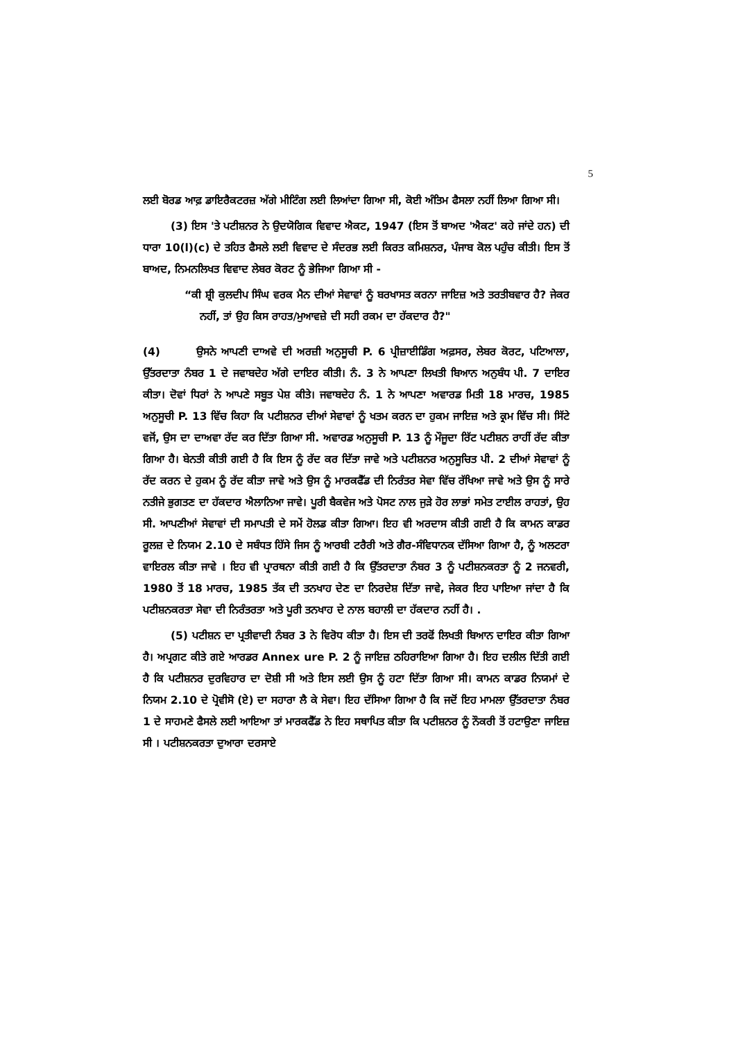5
ਲਈ ਬੋਰਡ ਆਫ਼ ਡਾਇਰੈਕਟਰਜ਼ ਅੱਗੇ ਮੀਟਿੰਗ ਲਈ ਲਿਆਂਦਾ ਗਿਆ ਸੀ, ਕੋਈ ਅੰਤਿਮ ਫੈਸਲਾ ਨਹੀਂ ਲਿਆ ਗਿਆ ਸੀ।
(3) ਇਸ 'ਤੇ ਪਟੀਸ਼ਨਰ ਨੇ ਉਦਯੋਗਿਕ ਵਿਵਾਦ ਐਕਟ, 1947 (ਇਸ ਤੋਂ ਬਾਅਦ 'ਐਕਟ' ਕਹੇ ਜਾਂਦੇ ਹਨ) ਦੀ ਧਾਰਾ 10(l)(c) ਦੇ ਤਹਿਤ ਫੈਸਲੇ ਲਈ ਵਿਵਾਦ ਦੇ ਸੰਦਰਭ ਲਈ ਕਿਰਤ ਕਮਿਸ਼ਨਰ, ਪੰਜਾਬ ਕੋਲ ਪਹੁੰਚ ਕੀਤੀ। ਇਸ ਤੋਂ ਬਾਅਦ, ਨਿਮਨਲਿਖਤ ਵਿਵਾਦ ਲੇਬਰ ਕੋਰਟ ਨੂੰ ਭੇਜਿਆ ਗਿਆ ਸੀ -
“ਕੀ ਸ਼੍ਰੀ ਕੁਲਦੀਪ ਸਿੰਘ ਵਰਕ ਮੈਨ ਦੀਆਂ ਸੇਵਾਵਾਂ ਨੂੰ ਬਰਖਾਸਤ ਕਰਨਾ ਜਾਇਜ਼ ਅਤੇ ਤਰਤੀਬਵਾਰ ਹੈ? ਜੇਕਰ ਨਹੀਂ, ਤਾਂ ਉਹ ਕਿਸ ਰਾਹਤ/ਮੁਆਵਜ਼ੇ ਦੀ ਸਹੀ ਰਕਮ ਦਾ ਹੱਕਦਾਰ ਹੈ?"
(4) ਉਸਨੇ ਆਪਣੀ ਦਾਅਵੇ ਦੀ ਅਰਜ਼ੀ ਅਨੁਸੂਚੀ P. 6 ਪ੍ਰੀਜ਼ਾਈਡਿੰਗ ਅਫ਼ਸਰ, ਲੇਬਰ ਕੋਰਟ, ਪਟਿਆਲਾ, ਉੱਤਰਦਾਤਾ ਨੰਬਰ 1 ਦੇ ਜਵਾਬਦੇਹ ਅੱਗੇ ਦਾਇਰ ਕੀਤੀ। ਨੰ. 3 ਨੇ ਆਪਣਾ ਲਿਖਤੀ ਬਿਆਨ ਅਨੁਬੰਧ ਪੀ. 7 ਦਾਇਰ ਕੀਤਾ। ਦੋਵਾਂ ਧਿਰਾਂ ਨੇ ਆਪਣੇ ਸਬੂਤ ਪੇਸ਼ ਕੀਤੇ। ਜਵਾਬਦੇਹ ਨੰ. 1 ਨੇ ਆਪਣਾ ਅਵਾਰਡ ਮਿਤੀ 18 ਮਾਰਚ, 1985 ਅਨੁਸੂਚੀ P. 13 ਵਿੱਚ ਕਿਹਾ ਕਿ ਪਟੀਸ਼ਨਰ ਦੀਆਂ ਸੇਵਾਵਾਂ ਨੂੰ ਖਤਮ ਕਰਨ ਦਾ ਹੁਕਮ ਜਾਇਜ਼ ਅਤੇ ਕ੍ਰਮ ਵਿੱਚ ਸੀ। ਸਿੱਟੇ ਵਜੋਂ, ਉਸ ਦਾ ਦਾਅਵਾ ਰੱਦ ਕਰ ਦਿੱਤਾ ਗਿਆ ਸੀ. ਅਵਾਰਡ ਅਨੁਸੂਚੀ P. 13 ਨੂੰ ਮੌਜੂਦਾ ਰਿੱਟ ਪਟੀਸ਼ਨ ਰਾਹੀਂ ਰੱਦ ਕੀਤਾ ਗਿਆ ਹੈ। ਬੇਨਤੀ ਕੀਤੀ ਗਈ ਹੈ ਕਿ ਇਸ ਨੂੰ ਰੱਦ ਕਰ ਦਿੱਤਾ ਜਾਵੇ ਅਤੇ ਪਟੀਸ਼ਨਰ ਅਨੁਸੂਚਿਤ ਪੀ. 2 ਦੀਆਂ ਸੇਵਾਵਾਂ ਨੂੰ ਰੱਦ ਕਰਨ ਦੇ ਹੁਕਮ ਨੂੰ ਰੱਦ ਕੀਤਾ ਜਾਵੇ ਅਤੇ ਉਸ ਨੂੰ ਮਾਰਕਫੈੱਡ ਦੀ ਨਿਰੰਤਰ ਸੇਵਾ ਵਿੱਚ ਰੱਖਿਆ ਜਾਵੇ ਅਤੇ ਉਸ ਨੂੰ ਸਾਰੇ ਨਤੀਜੇ ਭੁਗਤਣ ਦਾ ਹੱਕਦਾਰ ਐਲਾਨਿਆ ਜਾਵੇ। ਪੂਰੀ ਬੈਕਵੇਜ ਅਤੇ ਪੋਸਟ ਨਾਲ ਜੁੜੇ ਹੋਰ ਲਾਭਾਂ ਸਮੇਤ ਟਾਈਲ ਰਾਹਤਾਂ, ਉਹ ਸੀ. ਆਪਣੀਆਂ ਸੇਵਾਵਾਂ ਦੀ ਸਮਾਪਤੀ ਦੇ ਸਮੇਂ ਹੋਲਡ ਕੀਤਾ ਗਿਆ। ਇਹ ਵੀ ਅਰਦਾਸ ਕੀਤੀ ਗਈ ਹੈ ਕਿ ਕਾਮਨ ਕਾਡਰ ਰੂਲਜ਼ ਦੇ ਨਿਯਮ 2.10 ਦੇ ਸਬੰਧਤ ਹਿੱਸੇ ਜਿਸ ਨੂੰ ਆਰਬੀ ਟਰੈਰੀ ਅਤੇ ਗੈਰ-ਸੰਵਿਧਾਨਕ ਦੱਸਿਆ ਗਿਆ ਹੈ, ਨੂੰ ਅਲਟਰਾ ਵਾਇਰਲ ਕੀਤਾ ਜਾਵੇ । ਇਹ ਵੀ ਪ੍ਰਾਰਥਨਾ ਕੀਤੀ ਗਈ ਹੈ ਕਿ ਉੱਤਰਦਾਤਾ ਨੰਬਰ 3 ਨੂੰ ਪਟੀਸ਼ਨਕਰਤਾ ਨੂੰ 2 ਜਨਵਰੀ, 1980 ਤੋਂ 18 ਮਾਰਚ, 1985 ਤੱਕ ਦੀ ਤਨਖਾਹ ਦੇਣ ਦਾ ਨਿਰਦੇਸ਼ ਦਿੱਤਾ ਜਾਵੇ, ਜੇਕਰ ਇਹ ਪਾਇਆ ਜਾਂਦਾ ਹੈ ਕਿ ਪਟੀਸ਼ਨਕਰਤਾ ਸੇਵਾ ਦੀ ਨਿਰੰਤਰਤਾ ਅਤੇ ਪੂਰੀ ਤਨਖਾਹ ਦੇ ਨਾਲ ਬਹਾਲੀ ਦਾ ਹੱਕਦਾਰ ਨਹੀਂ ਹੈ। .
(5) ਪਟੀਸ਼ਨ ਦਾ ਪ੍ਰਤੀਵਾਦੀ ਨੰਬਰ 3 ਨੇ ਵਿਰੋਧ ਕੀਤਾ ਹੈ। ਇਸ ਦੀ ਤਰਫੋਂ ਲਿਖਤੀ ਬਿਆਨ ਦਾਇਰ ਕੀਤਾ ਗਿਆ ਹੈ। ਅਪ੍ਰਗਟ ਕੀਤੇ ਗਏ ਆਰਡਰ Annex ure P. 2 ਨੂੰ ਜਾਇਜ਼ ਠਹਿਰਾਇਆ ਗਿਆ ਹੈ। ਇਹ ਦਲੀਲ ਦਿੱਤੀ ਗਈ ਹੈ ਕਿ ਪਟੀਸ਼ਨਰ ਦੁਰਵਿਹਾਰ ਦਾ ਦੋਸ਼ੀ ਸੀ ਅਤੇ ਇਸ ਲਈ ਉਸ ਨੂੰ ਹਟਾ ਦਿੱਤਾ ਗਿਆ ਸੀ। ਕਾਮਨ ਕਾਡਰ ਨਿਯਮਾਂ ਦੇ ਨਿਯਮ 2.10 ਦੇ ਪ੍ਰੋਵੀਸੋ (ਏ) ਦਾ ਸਹਾਰਾ ਲੈ ਕੇ ਸੇਵਾ। ਇਹ ਦੱਸਿਆ ਗਿਆ ਹੈ ਕਿ ਜਦੋਂ ਇਹ ਮਾਮਲਾ ਉੱਤਰਦਾਤਾ ਨੰਬਰ 1 ਦੇ ਸਾਹਮਣੇ ਫੈਸਲੇ ਲਈ ਆਇਆ ਤਾਂ ਮਾਰਕਫੈੱਡ ਨੇ ਇਹ ਸਥਾਪਿਤ ਕੀਤਾ ਕਿ ਪਟੀਸ਼ਨਰ ਨੂੰ ਨੌਕਰੀ ਤੋਂ ਹਟਾਉਣਾ ਜਾਇਜ਼ ਸੀ । ਪਟੀਸ਼ਨਕਰਤਾ ਦੁਆਰਾ ਦਰਸਾਏ